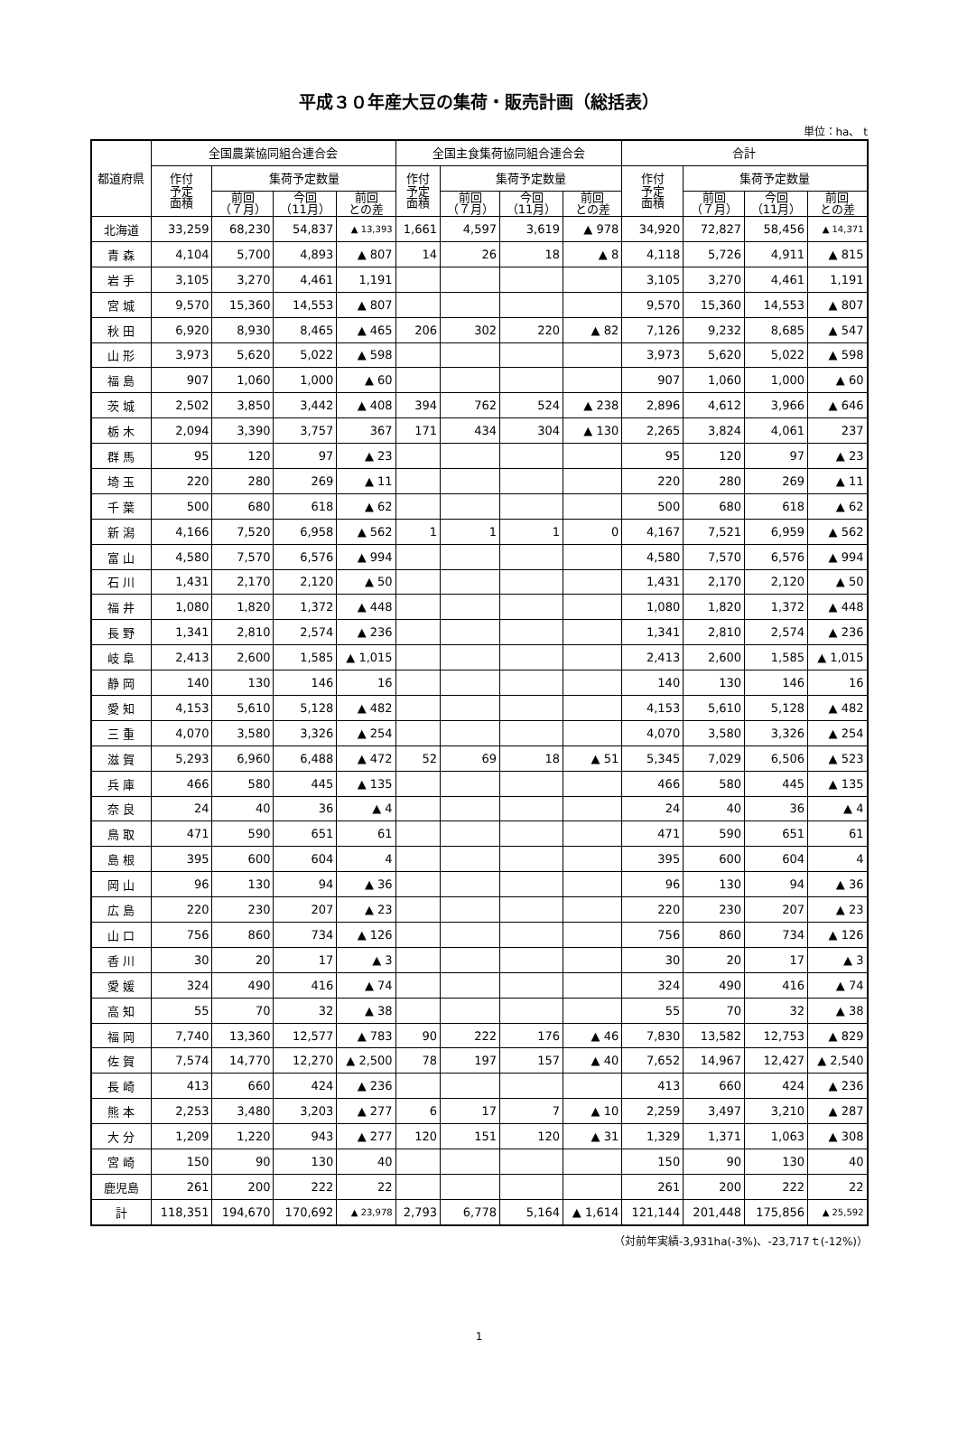平成３０年産大豆の集荷・販売計画（総括表）
単位：ha、 t
| 都道府県 | 全国農業協同組合連合会 | | | | 全国主食集荷協同組合連合会 | | | | 合計 | | | |
| --- | --- | --- | --- | --- | --- | --- | --- | --- | --- | --- | --- | --- |
| | 作付 予定 面積 | 集荷予定数量 | | | 作付 予定 面積 | 集荷予定数量 | | | 作付 予定 面積 | 集荷予定数量 | | |
| | | 前回 （７月） | 今回 （11月） | 前回 との差 | | 前回 （７月） | 今回 （11月） | 前回 との差 | | 前回 （７月） | 今回 （11月） | 前回 との差 |
| 北海道 | 33,259 | 68,230 | 54,837 | ▲ 13,393 | 1,661 | 4,597 | 3,619 | ▲ 978 | 34,920 | 72,827 | 58,456 | ▲ 14,371 |
| 青 森 | 4,104 | 5,700 | 4,893 | ▲ 807 | 14 | 26 | 18 | ▲ 8 | 4,118 | 5,726 | 4,911 | ▲ 815 |
| 岩 手 | 3,105 | 3,270 | 4,461 | 1,191 | | | | | 3,105 | 3,270 | 4,461 | 1,191 |
| 宮 城 | 9,570 | 15,360 | 14,553 | ▲ 807 | | | | | 9,570 | 15,360 | 14,553 | ▲ 807 |
| 秋 田 | 6,920 | 8,930 | 8,465 | ▲ 465 | 206 | 302 | 220 | ▲ 82 | 7,126 | 9,232 | 8,685 | ▲ 547 |
| 山 形 | 3,973 | 5,620 | 5,022 | ▲ 598 | | | | | 3,973 | 5,620 | 5,022 | ▲ 598 |
| 福 島 | 907 | 1,060 | 1,000 | ▲ 60 | | | | | 907 | 1,060 | 1,000 | ▲ 60 |
| 茨 城 | 2,502 | 3,850 | 3,442 | ▲ 408 | 394 | 762 | 524 | ▲ 238 | 2,896 | 4,612 | 3,966 | ▲ 646 |
| 栃 木 | 2,094 | 3,390 | 3,757 | 367 | 171 | 434 | 304 | ▲ 130 | 2,265 | 3,824 | 4,061 | 237 |
| 群 馬 | 95 | 120 | 97 | ▲ 23 | | | | | 95 | 120 | 97 | ▲ 23 |
| 埼 玉 | 220 | 280 | 269 | ▲ 11 | | | | | 220 | 280 | 269 | ▲ 11 |
| 千 葉 | 500 | 680 | 618 | ▲ 62 | | | | | 500 | 680 | 618 | ▲ 62 |
| 新 潟 | 4,166 | 7,520 | 6,958 | ▲ 562 | 1 | 1 | 1 | 0 | 4,167 | 7,521 | 6,959 | ▲ 562 |
| 富 山 | 4,580 | 7,570 | 6,576 | ▲ 994 | | | | | 4,580 | 7,570 | 6,576 | ▲ 994 |
| 石 川 | 1,431 | 2,170 | 2,120 | ▲ 50 | | | | | 1,431 | 2,170 | 2,120 | ▲ 50 |
| 福 井 | 1,080 | 1,820 | 1,372 | ▲ 448 | | | | | 1,080 | 1,820 | 1,372 | ▲ 448 |
| 長 野 | 1,341 | 2,810 | 2,574 | ▲ 236 | | | | | 1,341 | 2,810 | 2,574 | ▲ 236 |
| 岐 阜 | 2,413 | 2,600 | 1,585 | ▲ 1,015 | | | | | 2,413 | 2,600 | 1,585 | ▲ 1,015 |
| 静 岡 | 140 | 130 | 146 | 16 | | | | | 140 | 130 | 146 | 16 |
| 愛 知 | 4,153 | 5,610 | 5,128 | ▲ 482 | | | | | 4,153 | 5,610 | 5,128 | ▲ 482 |
| 三 重 | 4,070 | 3,580 | 3,326 | ▲ 254 | | | | | 4,070 | 3,580 | 3,326 | ▲ 254 |
| 滋 賀 | 5,293 | 6,960 | 6,488 | ▲ 472 | 52 | 69 | 18 | ▲ 51 | 5,345 | 7,029 | 6,506 | ▲ 523 |
| 兵 庫 | 466 | 580 | 445 | ▲ 135 | | | | | 466 | 580 | 445 | ▲ 135 |
| 奈 良 | 24 | 40 | 36 | ▲ 4 | | | | | 24 | 40 | 36 | ▲ 4 |
| 鳥 取 | 471 | 590 | 651 | 61 | | | | | 471 | 590 | 651 | 61 |
| 島 根 | 395 | 600 | 604 | 4 | | | | | 395 | 600 | 604 | 4 |
| 岡 山 | 96 | 130 | 94 | ▲ 36 | | | | | 96 | 130 | 94 | ▲ 36 |
| 広 島 | 220 | 230 | 207 | ▲ 23 | | | | | 220 | 230 | 207 | ▲ 23 |
| 山 口 | 756 | 860 | 734 | ▲ 126 | | | | | 756 | 860 | 734 | ▲ 126 |
| 香 川 | 30 | 20 | 17 | ▲ 3 | | | | | 30 | 20 | 17 | ▲ 3 |
| 愛 媛 | 324 | 490 | 416 | ▲ 74 | | | | | 324 | 490 | 416 | ▲ 74 |
| 高 知 | 55 | 70 | 32 | ▲ 38 | | | | | 55 | 70 | 32 | ▲ 38 |
| 福 岡 | 7,740 | 13,360 | 12,577 | ▲ 783 | 90 | 222 | 176 | ▲ 46 | 7,830 | 13,582 | 12,753 | ▲ 829 |
| 佐 賀 | 7,574 | 14,770 | 12,270 | ▲ 2,500 | 78 | 197 | 157 | ▲ 40 | 7,652 | 14,967 | 12,427 | ▲ 2,540 |
| 長 崎 | 413 | 660 | 424 | ▲ 236 | | | | | 413 | 660 | 424 | ▲ 236 |
| 熊 本 | 2,253 | 3,480 | 3,203 | ▲ 277 | 6 | 17 | 7 | ▲ 10 | 2,259 | 3,497 | 3,210 | ▲ 287 |
| 大 分 | 1,209 | 1,220 | 943 | ▲ 277 | 120 | 151 | 120 | ▲ 31 | 1,329 | 1,371 | 1,063 | ▲ 308 |
| 宮 崎 | 150 | 90 | 130 | 40 | | | | | 150 | 90 | 130 | 40 |
| 鹿児島 | 261 | 200 | 222 | 22 | | | | | 261 | 200 | 222 | 22 |
| 計 | 118,351 | 194,670 | 170,692 | ▲ 23,978 | 2,793 | 6,778 | 5,164 | ▲ 1,614 | 121,144 | 201,448 | 175,856 | ▲ 25,592 |
（対前年実績-3,931ha(-3%)、-23,717ｔ(-12%)）
1